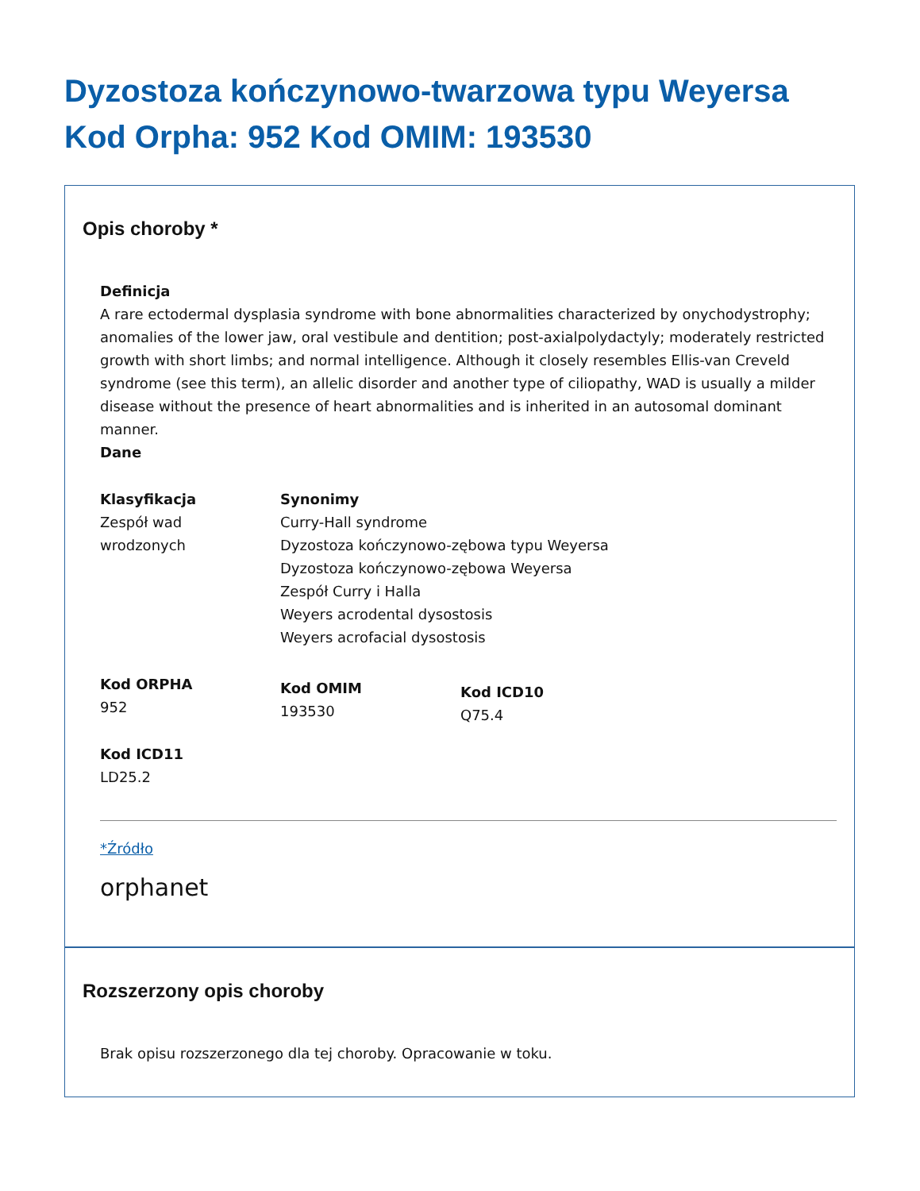Dyzostoza kończynowo-twarzowa typu Weyersa Kod Orpha: 952 Kod OMIM: 193530
Opis choroby *
Definicja
A rare ectodermal dysplasia syndrome with bone abnormalities characterized by onychodystrophy; anomalies of the lower jaw, oral vestibule and dentition; post-axialpolydactyly; moderately restricted growth with short limbs; and normal intelligence. Although it closely resembles Ellis-van Creveld syndrome (see this term), an allelic disorder and another type of ciliopathy, WAD is usually a milder disease without the presence of heart abnormalities and is inherited in an autosomal dominant manner.
Dane
Klasyfikacja
Zespół wad
wrodzonych
Synonimy
Curry-Hall syndrome
Dyzostoza kończynowo-zębowa typu Weyersa
Dyzostoza kończynowo-zębowa Weyersa
Zespół Curry i Halla
Weyers acrodental dysostosis
Weyers acrofacial dysostosis
Kod ORPHA
952
Kod OMIM
193530
Kod ICD10
Q75.4
Kod ICD11
LD25.2
*Źródło
orphanet
Rozszerzony opis choroby
Brak opisu rozszerzonego dla tej choroby. Opracowanie w toku.